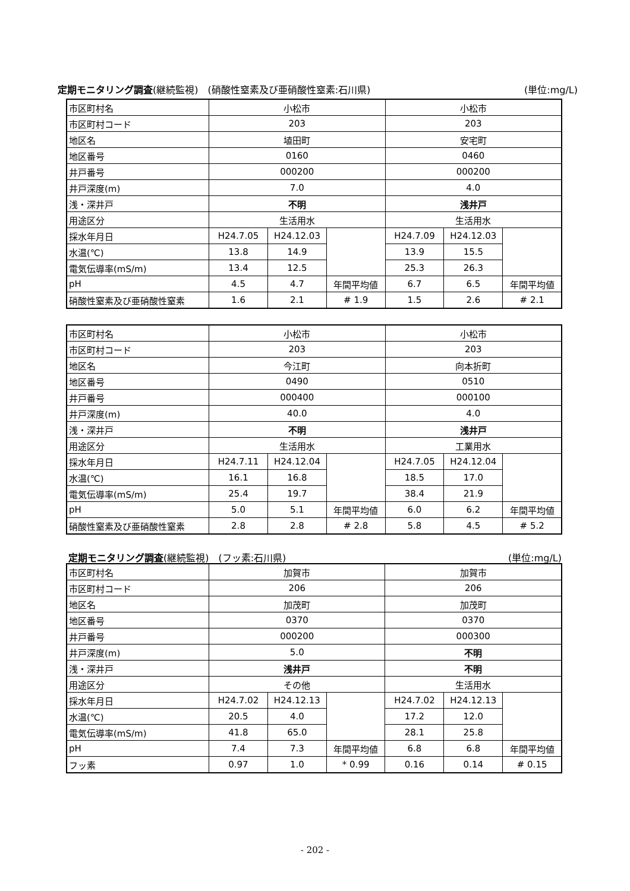定期モニタリング調査(継続監視)　(硝酸性窒素及び亜硝酸性窒素:石川県) (単位:mg/L)
| 市区町村名 | 小松市 | | | 小松市 | | |
| 市区町村コード | 203 | | | 203 | | |
| 地区名 | 埴田町 | | | 安宅町 | | |
| 地区番号 | 0160 | | | 0460 | | |
| 井戸番号 | 000200 | | | 000200 | | |
| 井戸深度(m) | 7.0 | | | 4.0 | | |
| 浅・深井戸 | 不明 | | | 浅井戸 | | |
| 用途区分 | 生活用水 | | | 生活用水 | | |
| 採水年月日 | H24.7.05 | H24.12.03 | | H24.7.09 | H24.12.03 | |
| 水温(℃) | 13.8 | 14.9 | | 13.9 | 15.5 | |
| 電気伝導率(mS/m) | 13.4 | 12.5 | | 25.3 | 26.3 | |
| pH | 4.5 | 4.7 | 年間平均値 | 6.7 | 6.5 | 年間平均値 |
| 硝酸性窒素及び亜硝酸性窒素 | 1.6 | 2.1 | # 1.9 | 1.5 | 2.6 | # 2.1 |
| 市区町村名 | 小松市 | | | 小松市 | | |
| 市区町村コード | 203 | | | 203 | | |
| 地区名 | 今江町 | | | 向本折町 | | |
| 地区番号 | 0490 | | | 0510 | | |
| 井戸番号 | 000400 | | | 000100 | | |
| 井戸深度(m) | 40.0 | | | 4.0 | | |
| 浅・深井戸 | 不明 | | | 浅井戸 | | |
| 用途区分 | 生活用水 | | | 工業用水 | | |
| 採水年月日 | H24.7.11 | H24.12.04 | | H24.7.05 | H24.12.04 | |
| 水温(℃) | 16.1 | 16.8 | | 18.5 | 17.0 | |
| 電気伝導率(mS/m) | 25.4 | 19.7 | | 38.4 | 21.9 | |
| pH | 5.0 | 5.1 | 年間平均値 | 6.0 | 6.2 | 年間平均値 |
| 硝酸性窒素及び亜硝酸性窒素 | 2.8 | 2.8 | # 2.8 | 5.8 | 4.5 | # 5.2 |
定期モニタリング調査(継続監視)　(フッ素:石川県) (単位:mg/L)
| 市区町村名 | 加賀市 | | | 加賀市 | | |
| 市区町村コード | 206 | | | 206 | | |
| 地区名 | 加茂町 | | | 加茂町 | | |
| 地区番号 | 0370 | | | 0370 | | |
| 井戸番号 | 000200 | | | 000300 | | |
| 井戸深度(m) | 5.0 | | | 不明 | | |
| 浅・深井戸 | 浅井戸 | | | 不明 | | |
| 用途区分 | その他 | | | 生活用水 | | |
| 採水年月日 | H24.7.02 | H24.12.13 | | H24.7.02 | H24.12.13 | |
| 水温(℃) | 20.5 | 4.0 | | 17.2 | 12.0 | |
| 電気伝導率(mS/m) | 41.8 | 65.0 | | 28.1 | 25.8 | |
| pH | 7.4 | 7.3 | 年間平均値 | 6.8 | 6.8 | 年間平均値 |
| フッ素 | 0.97 | 1.0 | * 0.99 | 0.16 | 0.14 | # 0.15 |
- 202 -